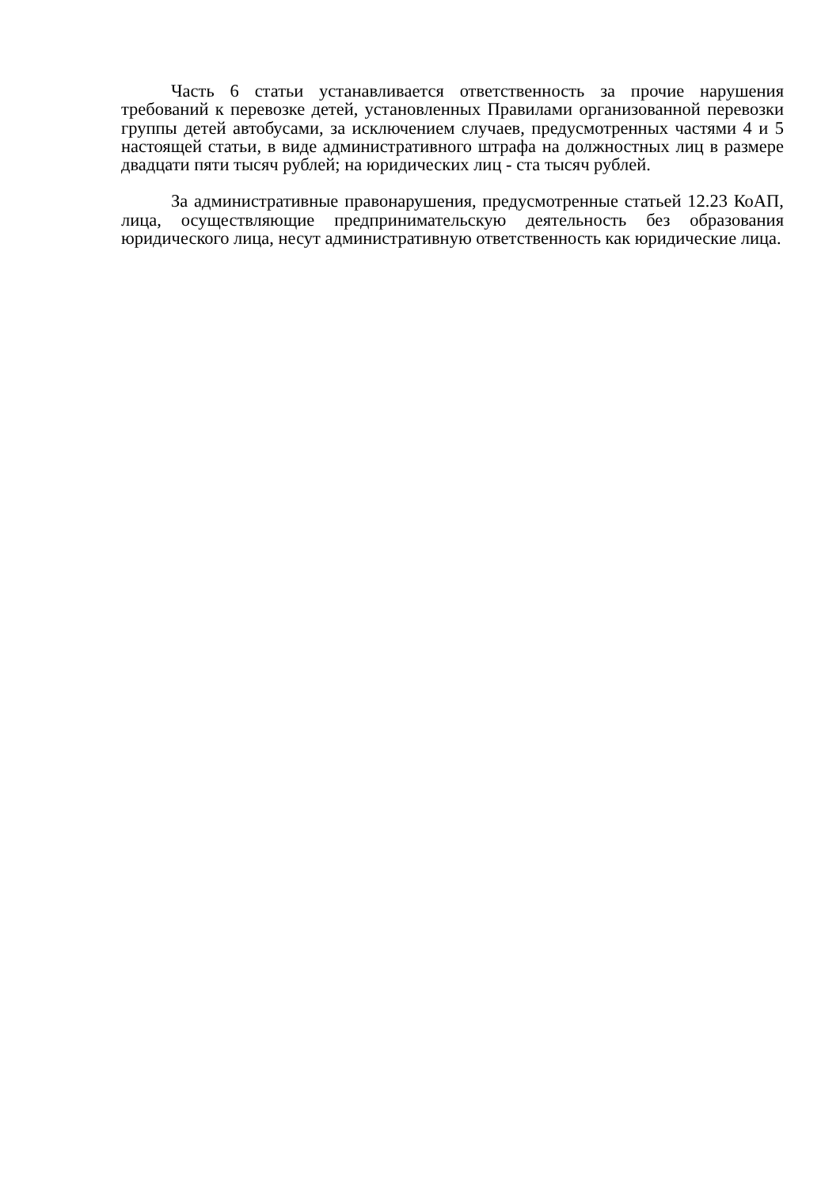Часть 6 статьи устанавливается ответственность за прочие нарушения требований к перевозке детей, установленных Правилами организованной перевозки группы детей автобусами, за исключением случаев, предусмотренных частями 4 и 5 настоящей статьи, в виде административного штрафа на должностных лиц в размере двадцати пяти тысяч рублей; на юридических лиц - ста тысяч рублей.
За административные правонарушения, предусмотренные статьей 12.23 КоАП, лица, осуществляющие предпринимательскую деятельность без образования юридического лица, несут административную ответственность как юридические лица.